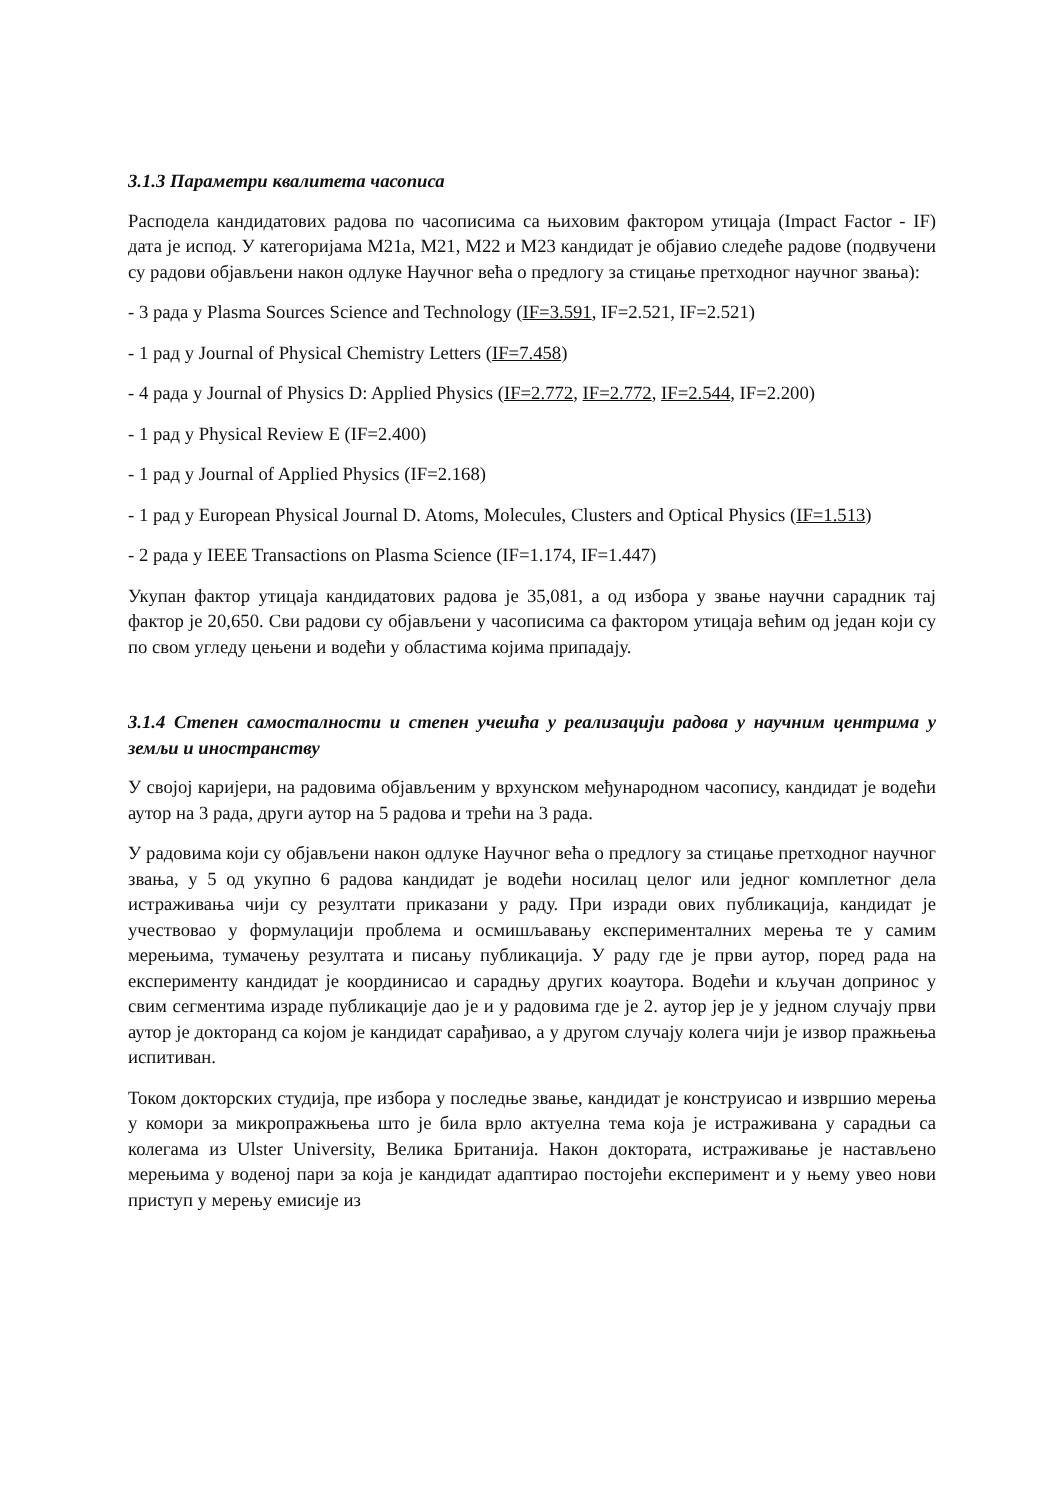3.1.3 Параметри квалитета часописа
Расподела кандидатових радова по часописима са њиховим фактором утицаја (Impact Factor - IF) дата је испод. У категоријама М21а, М21, М22 и М23 кандидат је објавио следеће радове (подвучени су радови објављени након одлуке Научног већа о предлогу за стицање претходног научног звања):
- 3 рада у Plasma Sources Science and Technology (IF=3.591, IF=2.521, IF=2.521)
- 1 рад у Journal of Physical Chemistry Letters (IF=7.458)
- 4 рада у Journal of Physics D: Applied Physics (IF=2.772, IF=2.772, IF=2.544, IF=2.200)
- 1 рад у Physical Review E (IF=2.400)
- 1 рад у Journal of Applied Physics (IF=2.168)
- 1 рад у European Physical Journal D. Atoms, Molecules, Clusters and Optical Physics (IF=1.513)
- 2 рада у IEEE Transactions on Plasma Science (IF=1.174, IF=1.447)
Укупан фактор утицаја кандидатових радова је 35,081, а од избора у звање научни сарадник тај фактор је 20,650. Сви радови су објављени у часописима са фактором утицаја већим од један који су по свом угледу цењени и водећи у областима којима припадају.
3.1.4 Степен самосталности и степен учешћа у реализацији радова у научним центрима у земљи и иностранству
У својој каријери, на радовима објављеним у врхунском међународном часопису, кандидат је водећи аутор на 3 рада, други аутор на 5 радова и трећи на 3 рада.
У радовима који су објављени након одлуке Научног већа о предлогу за стицање претходног научног звања, у 5 од укупно 6 радова кандидат је водећи носилац целог или једног комплетног дела истраживања чији су резултати приказани у раду. При изради ових публикација, кандидат је учествовао у формулацији проблема и осмишљавању експерименталних мерења те у самим мерењима, тумачењу резултата и писању публикација. У раду где је први аутор, поред рада на експерименту кандидат је координисао и сарадњу других коаутора. Водећи и кључан допринос у свим сегментима израде публикације дао је и у радовима где је 2. аутор јер је у једном случају први аутор је докторанд са којом је кандидат сарађивао, а у другом случају колега чији је извор пражњења испитиван.
Током докторских студија, пре избора у последње звање, кандидат је конструисао и извршио мерења у комори за микропражњења што је била врло актуелна тема која је истраживана у сарадњи са колегама из Ulster University, Велика Британија. Након доктората, истраживање је настављено мерењима у воденој пари за која је кандидат адаптирао постојећи експеримент и у њему увео нови приступ у мерењу емисије из